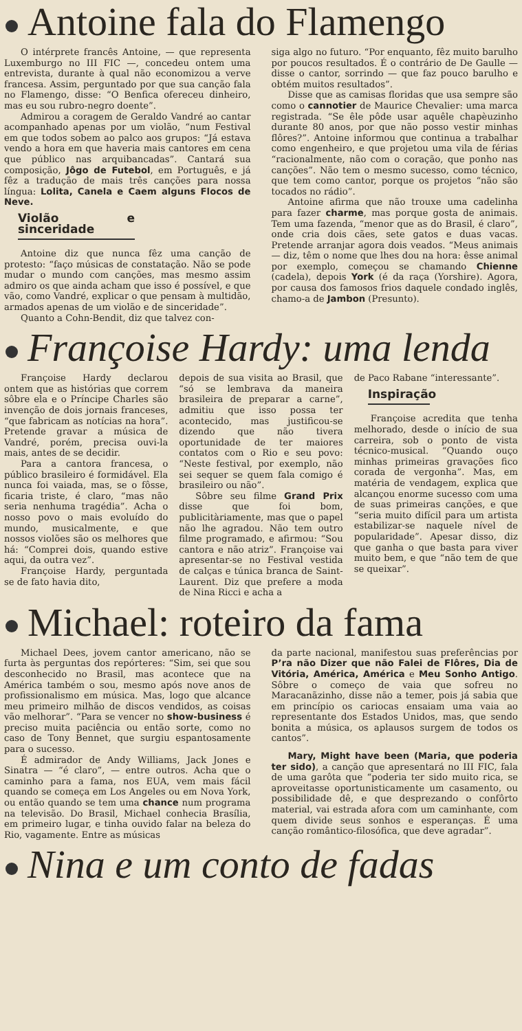Antoine fala do Flamengo
O intérprete francês Antoine, — que representa Luxemburgo no III FIC —, concedeu ontem uma entrevista, durante à qual não economizou a verve francesa. Assim, perguntado por que sua canção fala no Flamengo, disse: “O Benfica ofereceu dinheiro, mas eu sou rubro-negro doente”.
Admirou a coragem de Geraldo Vandré ao cantar acompanhado apenas por um violão, “num Festival em que todos sobem ao palco aos grupos: “Já estava vendo a hora em que haveria mais cantores em cena que público nas arquibancadas”. Cantará sua composição, Jôgo de Futebol, em Português, e já fêz a tradução de mais três canções para nossa língua: Lolita, Canela e Caem alguns Flocos de Neve.
Violão e sinceridade
Antoine diz que nunca fêz uma canção de protesto: “faço músicas de constatação. Não se pode mudar o mundo com canções, mas mesmo assim admiro os que ainda acham que isso é possível, e que vão, como Vandré, explicar o que pensam à multidão, armados apenas de um violão e de sinceridade”.
Quanto a Cohn-Bendit, diz que talvez con-
siga algo no futuro. “Por enquanto, fêz muito barulho por poucos resultados. É o contrário de De Gaulle — disse o cantor, sorrindo — que faz pouco barulho e obtém muitos resultados”.
Disse que as camisas floridas que usa sempre são como o cannotier de Maurice Chevalier: uma marca registrada. “Se êle pôde usar aquêle chapèuzinho durante 80 anos, por que não posso vestir minhas flôres?”. Antoine informou que continua a trabalhar como engenheiro, e que projetou uma vila de férias “racionalmente, não com o coração, que ponho nas canções”. Não tem o mesmo sucesso, como técnico, que tem como cantor, porque os projetos “não são tocados no rádio”.
Antoine afirma que não trouxe uma cadelinha para fazer charme, mas porque gosta de animais. Tem uma fazenda, “menor que as do Brasil, é claro”, onde cria dois cães, sete gatos e duas vacas. Pretende arranjar agora dois veados. “Meus animais — diz, têm o nome que lhes dou na hora: êsse animal por exemplo, começou se chamando Chienne (cadela), depois York (é da raça (Yorshire). Agora, por causa dos famosos frios daquele condado inglês, chamo-a de Jambon (Presunto).
Françoise Hardy: uma lenda
Françoise Hardy declarou ontem que as histórias que correm sôbre ela e o Príncipe Charles são invenção de dois jornais franceses, “que fabricam as notícias na hora”. Pretende gravar a música de Vandré, porém, precisa ouvi-la mais, antes de se decidir.
Para a cantora francesa, o público brasileiro é formidável. Ela nunca foi vaiada, mas, se o fôsse, ficaria triste, é claro, “mas não seria nenhuma tragédia”. Acha o nosso povo o mais evoluído do mundo, musicalmente, e que nossos violões são os melhores que há: “Comprei dois, quando estive aqui, da outra vez”.
Françoise Hardy, perguntada se de fato havia dito,
depois de sua visita ao Brasil, que “só se lembrava da maneira brasileira de preparar a carne”, admitiu que isso possa ter acontecido, mas justificou-se dizendo que não tivera oportunidade de ter maiores contatos com o Rio e seu povo: “Neste festival, por exemplo, não sei sequer se quem fala comigo é brasileiro ou não”.
Sôbre seu filme Grand Prix disse que foi bom, publicitàriamente, mas que o papel não lhe agradou. Não tem outro filme programado, e afirmou: “Sou cantora e não atriz”. Françoise vai apresentar-se no Festival vestida de calças e túnica branca de Saint-Laurent. Diz que prefere a moda de Nina Ricci e acha a
de Paco Rabane “interessante”.
Inspiração
Françoise acredita que tenha melhorado, desde o início de sua carreira, sob o ponto de vista técnico-musical. “Quando ouço minhas primeiras gravações fico corada de vergonha”. Mas, em matéria de vendagem, explica que alcançou enorme sucesso com uma de suas primeiras canções, e que “seria muito difícil para um artista estabilizar-se naquele nível de popularidade”. Apesar disso, diz que ganha o que basta para viver muito bem, e que “não tem de que se queixar”.
Michael: roteiro da fama
Michael Dees, jovem cantor americano, não se furta às perguntas dos repórteres: “Sim, sei que sou desconhecido no Brasil, mas acontece que na América também o sou, mesmo após nove anos de profissionalismo em música. Mas, logo que alcance meu primeiro milhão de discos vendidos, as coisas vão melhorar”. “Para se vencer no show-business é preciso muita paciência ou então sorte, como no caso de Tony Bennet, que surgiu espantosamente para o sucesso.
É admirador de Andy Williams, Jack Jones e Sinatra — “é claro”, — entre outros. Acha que o caminho para a fama, nos EUA, vem mais fácil quando se começa em Los Angeles ou em Nova York, ou então quando se tem uma chance num programa na televisão. Do Brasil, Michael conhecia Brasília, em primeiro lugar, e tinha ouvido falar na beleza do Rio, vagamente. Entre as músicas
da parte nacional, manifestou suas preferências por P’ra não Dizer que não Falei de Flôres, Dia de Vitória, América, América e Meu Sonho Antigo. Sôbre o começo de vaia que sofreu no Maracanãzinho, disse não a temer, pois já sabia que em princípio os cariocas ensaiam uma vaia ao representante dos Estados Unidos, mas, que sendo bonita a música, os aplausos surgem de todos os cantos”.
Mary, Might have been (Maria, que poderia ter sido), a canção que apresentará no III FIC, fala de uma garôta que “poderia ter sido muito rica, se aproveitasse oportunisticamente um casamento, ou possibilidade dê, e que desprezando o confôrto material, vai estrada afora com um caminhante, com quem divide seus sonhos e esperanças. É uma canção romântico-filosófica, que deve agradar”.
Nina e um conto de fadas